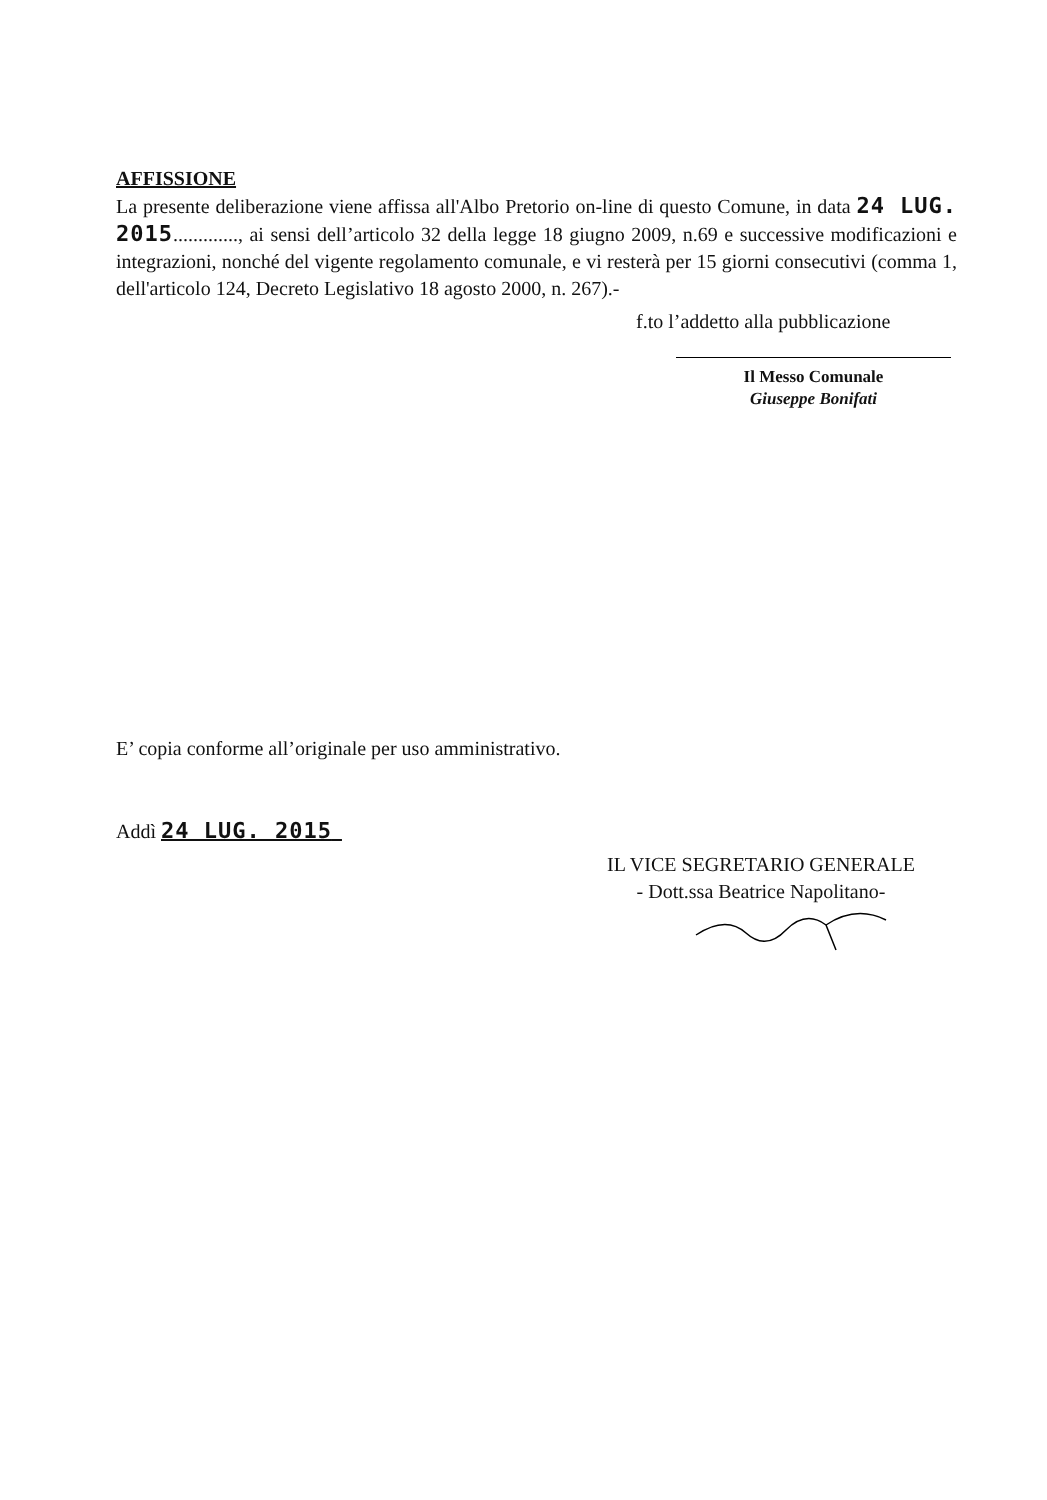AFFISSIONE
La presente deliberazione viene affissa all'Albo Pretorio on-line di questo Comune, in data 24 LUG. 2015............., ai sensi dell’articolo 32 della legge 18 giugno 2009, n.69 e successive modificazioni e integrazioni, nonché del vigente regolamento comunale, e vi resterà per 15 giorni consecutivi (comma 1, dell'articolo 124, Decreto Legislativo 18 agosto 2000, n. 267).-
f.to l’addetto alla pubblicazione
Il Messo Comunale
Giuseppe Bonifati
E’ copia conforme all’originale per uso amministrativo.
Addì 24 LUG. 2015
IL VICE SEGRETARIO GENERALE
- Dott.ssa Beatrice Napolitano-